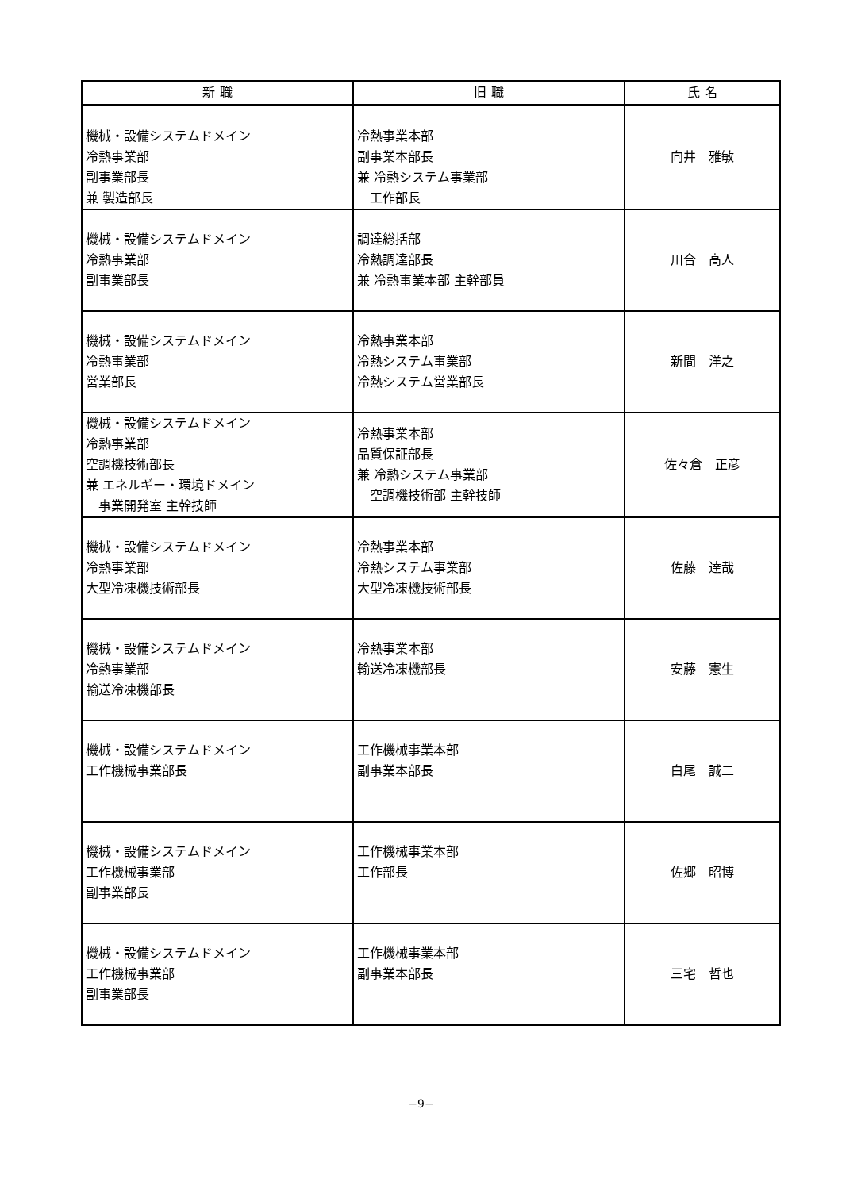| 新 職 | 旧 職 | 氏 名 |
| --- | --- | --- |
| 機械・設備システムドメイン 冷熱事業部 副事業部長 兼 製造部長 | 冷熱事業本部 副事業本部長 兼 冷熱システム事業部 工作部長 | 向井 雅敏 |
| 機械・設備システムドメイン 冷熱事業部 副事業部長 | 調達総括部 冷熱調達部長 兼 冷熱事業本部 主幹部員 | 川合 高人 |
| 機械・設備システムドメイン 冷熱事業部 営業部長 | 冷熱事業本部 冷熱システム事業部 冷熱システム営業部長 | 新間 洋之 |
| 機械・設備システムドメイン 冷熱事業部 空調機技術部長 兼 エネルギー・環境ドメイン 事業開発室 主幹技師 | 冷熱事業本部 品質保証部長 兼 冷熱システム事業部 空調機技術部 主幹技師 | 佐々倉 正彦 |
| 機械・設備システムドメイン 冷熱事業部 大型冷凍機技術部長 | 冷熱事業本部 冷熱システム事業部 大型冷凍機技術部長 | 佐藤 達哉 |
| 機械・設備システムドメイン 冷熱事業部 輸送冷凍機部長 | 冷熱事業本部 輸送冷凍機部長 | 安藤 憲生 |
| 機械・設備システムドメイン 工作機械事業部長 | 工作機械事業本部 副事業本部長 | 白尾 誠二 |
| 機械・設備システムドメイン 工作機械事業部 副事業部長 | 工作機械事業本部 工作部長 | 佐郷 昭博 |
| 機械・設備システムドメイン 工作機械事業部 副事業部長 | 工作機械事業本部 副事業本部長 | 三宅 哲也 |
−9−